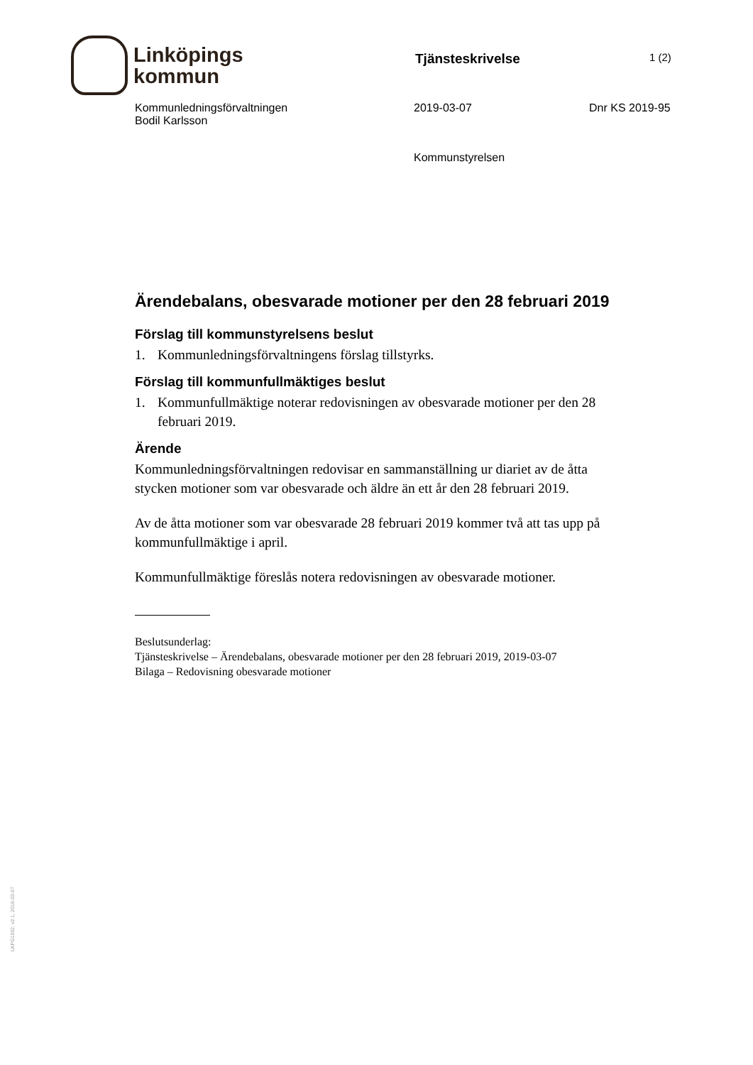Linköpings
kommun
Tjänsteskrivelse
1 (2)
Kommunledningsförvaltningen
Bodil Karlsson
2019-03-07 Dnr KS 2019-95
Kommunstyrelsen
Ärendebalans, obesvarade motioner per den 28 februari 2019
Förslag till kommunstyrelsens beslut
1. Kommunledningsförvaltningens förslag tillstyrks.
Förslag till kommunfullmäktiges beslut
1. Kommunfullmäktige noterar redovisningen av obesvarade motioner per den 28 februari 2019.
Ärende
Kommunledningsförvaltningen redovisar en sammanställning ur diariet av de åtta stycken motioner som var obesvarade och äldre än ett år den 28 februari 2019.
Av de åtta motioner som var obesvarade 28 februari 2019 kommer två att tas upp på kommunfullmäktige i april.
Kommunfullmäktige föreslås notera redovisningen av obesvarade motioner.
Beslutsunderlag:
Tjänsteskrivelse – Ärendebalans, obesvarade motioner per den 28 februari 2019, 2019-03-07
Bilaga – Redovisning obesvarade motioner
LKPG1002, v2.1, 2016-03-07